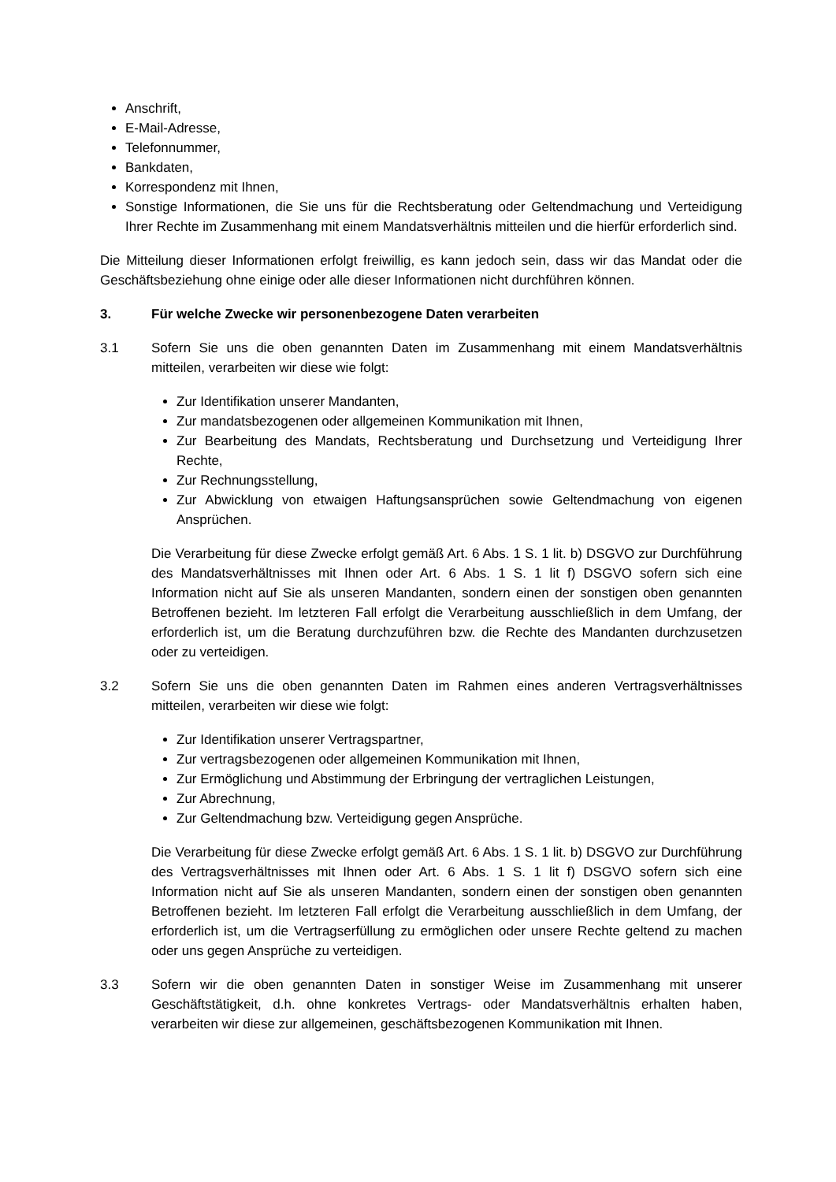Anschrift,
E-Mail-Adresse,
Telefonnummer,
Bankdaten,
Korrespondenz mit Ihnen,
Sonstige Informationen, die Sie uns für die Rechtsberatung oder Geltendmachung und Verteidigung Ihrer Rechte im Zusammenhang mit einem Mandatsverhältnis mitteilen und die hierfür erforderlich sind.
Die Mitteilung dieser Informationen erfolgt freiwillig, es kann jedoch sein, dass wir das Mandat oder die Geschäftsbeziehung ohne einige oder alle dieser Informationen nicht durchführen können.
3. Für welche Zwecke wir personenbezogene Daten verarbeiten
3.1 Sofern Sie uns die oben genannten Daten im Zusammenhang mit einem Mandatsverhältnis mitteilen, verarbeiten wir diese wie folgt:
Zur Identifikation unserer Mandanten,
Zur mandatsbezogenen oder allgemeinen Kommunikation mit Ihnen,
Zur Bearbeitung des Mandats, Rechtsberatung und Durchsetzung und Verteidigung Ihrer Rechte,
Zur Rechnungsstellung,
Zur Abwicklung von etwaigen Haftungsansprüchen sowie Geltendmachung von eigenen Ansprüchen.
Die Verarbeitung für diese Zwecke erfolgt gemäß Art. 6 Abs. 1 S. 1 lit. b) DSGVO zur Durchführung des Mandatsverhältnisses mit Ihnen oder Art. 6 Abs. 1 S. 1 lit f) DSGVO sofern sich eine Information nicht auf Sie als unseren Mandanten, sondern einen der sonstigen oben genannten Betroffenen bezieht. Im letzteren Fall erfolgt die Verarbeitung ausschließlich in dem Umfang, der erforderlich ist, um die Beratung durchzuführen bzw. die Rechte des Mandanten durchzusetzen oder zu verteidigen.
3.2 Sofern Sie uns die oben genannten Daten im Rahmen eines anderen Vertragsverhältnisses mitteilen, verarbeiten wir diese wie folgt:
Zur Identifikation unserer Vertragspartner,
Zur vertragsbezogenen oder allgemeinen Kommunikation mit Ihnen,
Zur Ermöglichung und Abstimmung der Erbringung der vertraglichen Leistungen,
Zur Abrechnung,
Zur Geltendmachung bzw. Verteidigung gegen Ansprüche.
Die Verarbeitung für diese Zwecke erfolgt gemäß Art. 6 Abs. 1 S. 1 lit. b) DSGVO zur Durchführung des Vertragsverhältnisses mit Ihnen oder Art. 6 Abs. 1 S. 1 lit f) DSGVO sofern sich eine Information nicht auf Sie als unseren Mandanten, sondern einen der sonstigen oben genannten Betroffenen bezieht. Im letzteren Fall erfolgt die Verarbeitung ausschließlich in dem Umfang, der erforderlich ist, um die Vertragserfüllung zu ermöglichen oder unsere Rechte geltend zu machen oder uns gegen Ansprüche zu verteidigen.
3.3 Sofern wir die oben genannten Daten in sonstiger Weise im Zusammenhang mit unserer Geschäftstätigkeit, d.h. ohne konkretes Vertrags- oder Mandatsverhältnis erhalten haben, verarbeiten wir diese zur allgemeinen, geschäftsbezogenen Kommunikation mit Ihnen.